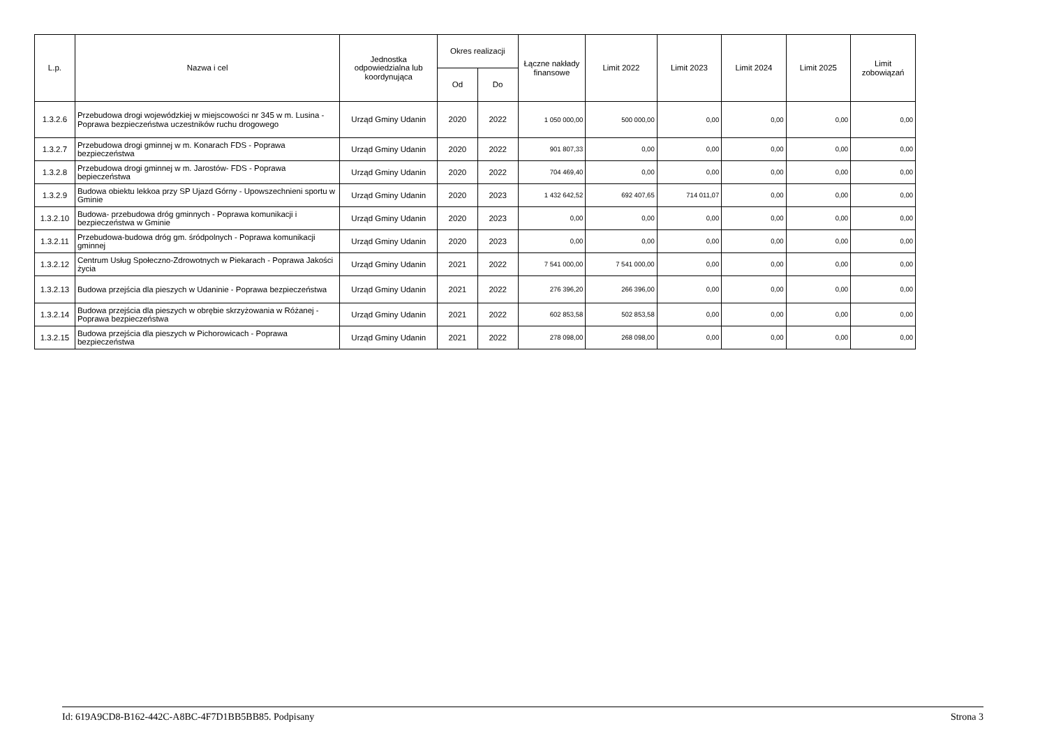| L.p. | Nazwa i cel | Jednostka odpowiedzialna lub koordynująca | Okres realizacji | | Łączne nakłady finansowe | Limit 2022 | Limit 2023 | Limit 2024 | Limit 2025 | Limit zobowiązań |
| --- | --- | --- | --- | --- | --- | --- | --- | --- | --- | --- |
| | | | Od | Do | | | | | | |
| 1.3.2.6 | Przebudowa drogi wojewódzkiej w miejscowości nr 345 w m. Lusina - Poprawa bezpieczeństwa uczestników ruchu drogowego | Urząd Gminy Udanin | 2020 | 2022 | 1 050 000,00 | 500 000,00 | 0,00 | 0,00 | 0,00 | 0,00 |
| 1.3.2.7 | Przebudowa drogi gminnej w m. Konarach FDS - Poprawa bezpieczeństwa | Urząd Gminy Udanin | 2020 | 2022 | 901 807,33 | 0,00 | 0,00 | 0,00 | 0,00 | 0,00 |
| 1.3.2.8 | Przebudowa drogi gminnej w m. Jarostów- FDS - Poprawa bepieczeństwa | Urząd Gminy Udanin | 2020 | 2022 | 704 469,40 | 0,00 | 0,00 | 0,00 | 0,00 | 0,00 |
| 1.3.2.9 | Budowa obiektu lekkoa przy SP Ujazd Górny - Upowszechnieni sportu w Gminie | Urząd Gminy Udanin | 2020 | 2023 | 1 432 642,52 | 692 407,65 | 714 011,07 | 0,00 | 0,00 | 0,00 |
| 1.3.2.10 | Budowa- przebudowa dróg gminnych - Poprawa komunikacji i bezpieczeństwa w Gminie | Urząd Gminy Udanin | 2020 | 2023 | 0,00 | 0,00 | 0,00 | 0,00 | 0,00 | 0,00 |
| 1.3.2.11 | Przebudowa-budowa dróg gm. śródpolnych - Poprawa komunikacji gminnej | Urząd Gminy Udanin | 2020 | 2023 | 0,00 | 0,00 | 0,00 | 0,00 | 0,00 | 0,00 |
| 1.3.2.12 | Centrum Usług Społeczno-Zdrowotnych w Piekarach - Poprawa Jakości życia | Urząd Gminy Udanin | 2021 | 2022 | 7 541 000,00 | 7 541 000,00 | 0,00 | 0,00 | 0,00 | 0,00 |
| 1.3.2.13 | Budowa przejścia dla pieszych w Udaninie - Poprawa bezpieczeństwa | Urząd Gminy Udanin | 2021 | 2022 | 276 396,20 | 266 396,00 | 0,00 | 0,00 | 0,00 | 0,00 |
| 1.3.2.14 | Budowa przejścia dla pieszych w obrębie skrzyżowania w Różanej - Poprawa bezpieczeństwa | Urząd Gminy Udanin | 2021 | 2022 | 602 853,58 | 502 853,58 | 0,00 | 0,00 | 0,00 | 0,00 |
| 1.3.2.15 | Budowa przejścia dla pieszych w Pichorowicach - Poprawa bezpieczeństwa | Urząd Gminy Udanin | 2021 | 2022 | 278 098,00 | 268 098,00 | 0,00 | 0,00 | 0,00 | 0,00 |
Id: 619A9CD8-B162-442C-A8BC-4F7D1BB5BB85. Podpisany Strona 3